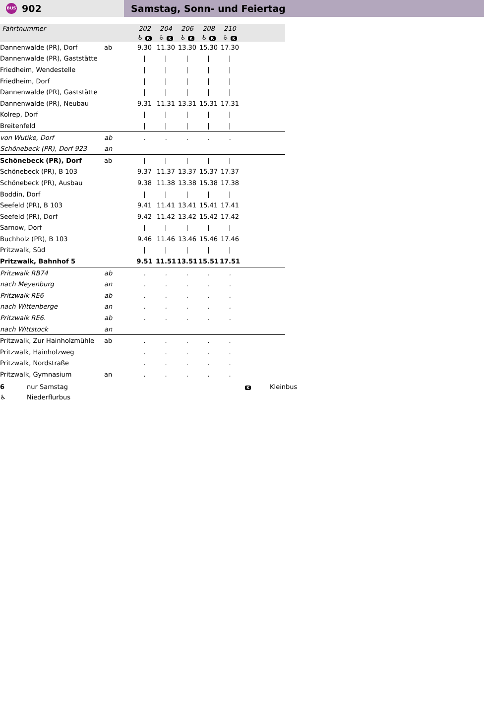BUS 902
Samstag, Sonn- und Feiertag
| Fahrtnummer | | 202 | 204 | 206 | 208 | 210 | |
| | | ♿ K | ♿ K | ♿ K | ♿ K | ♿ K | |
| Dannenwalde (PR), Dorf | ab | 9.30 | 11.30 | 13.30 | 15.30 | 17.30 | |
| Dannenwalde (PR), Gaststätte | | / | / | / | / | / | |
| Friedheim, Wendestelle | | / | / | / | / | / | |
| Friedheim, Dorf | | / | / | / | / | / | |
| Dannenwalde (PR), Gaststätte | | / | / | / | / | / | |
| Dannenwalde (PR), Neubau | | 9.31 | 11.31 | 13.31 | 15.31 | 17.31 | |
| Kolrep, Dorf | | / | / | / | / | / | |
| Breitenfeld | | / | / | / | / | / | |
| von Wutike, Dorf | ab | . | . | . | . | . | |
| Schönebeck (PR), Dorf 923 | an | | | | | | |
| Schönebeck (PR), Dorf | ab | / | / | / | / | / | |
| Schönebeck (PR), B 103 | | 9.37 | 11.37 | 13.37 | 15.37 | 17.37 | |
| Schönebeck (PR), Ausbau | | 9.38 | 11.38 | 13.38 | 15.38 | 17.38 | |
| Boddin, Dorf | | / | / | / | / | / | |
| Seefeld (PR), B 103 | | 9.41 | 11.41 | 13.41 | 15.41 | 17.41 | |
| Seefeld (PR), Dorf | | 9.42 | 11.42 | 13.42 | 15.42 | 17.42 | |
| Sarnow, Dorf | | / | / | / | / | / | |
| Buchholz (PR), B 103 | | 9.46 | 11.46 | 13.46 | 15.46 | 17.46 | |
| Pritzwalk, Süd | | / | / | / | / | / | |
| Pritzwalk, Bahnhof 5 | | 9.51 | 11.51 | 13.51 | 15.51 | 17.51 | |
| Pritzwalk RB74 | ab | . | . | . | . | . | |
| nach Meyenburg | an | . | . | . | . | . | |
| Pritzwalk RE6 | ab | . | . | . | . | . | |
| nach Wittenberge | an | . | . | . | . | . | |
| Pritzwalk RE6. | ab | . | . | . | . | . | |
| nach Wittstock | an | | | | | | |
| Pritzwalk, Zur Hainholzmühle | ab | . | . | . | . | . | |
| Pritzwalk, Hainholzweg | | . | . | . | . | . | |
| Pritzwalk, Nordstraße | | . | . | . | . | . | |
| Pritzwalk, Gymnasium | an | . | . | . | . | . | |
6 nur Samstag K Kleinbus
♿ Niederflurbus